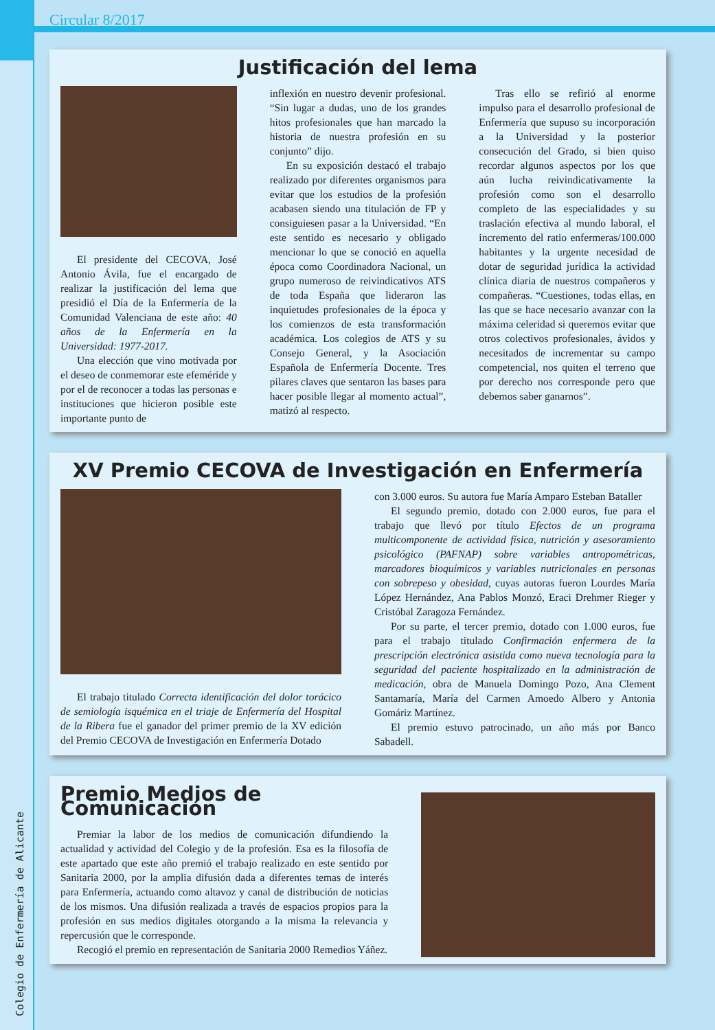Circular 8/2017
Colegio de Enfermería de Alicante
Justificación del lema
El presidente del CECOVA, José Antonio Ávila, fue el encargado de realizar la justificación del lema que presidió el Día de la Enfermería de la Comunidad Valenciana de este año: 40 años de la Enfermería en la Universidad: 1977-2017.
Una elección que vino motivada por el deseo de conmemorar este efeméride y por el de reconocer a todas las personas e instituciones que hicieron posible este importante punto de
inflexión en nuestro devenir profesional. “Sin lugar a dudas, uno de los grandes hitos profesionales que han marcado la historia de nuestra profesión en su conjunto” dijo.
En su exposición destacó el trabajo realizado por diferentes organismos para evitar que los estudios de la profesión acabasen siendo una titulación de FP y consiguiesen pasar a la Universidad. “En este sentido es necesario y obligado mencionar lo que se conoció en aquella época como Coordinadora Nacional, un grupo numeroso de reivindicativos ATS de toda España que lideraron las inquietudes profesionales de la época y los comienzos de esta transformación académica. Los colegios de ATS y su Consejo General, y la Asociación Española de Enfermería Docente. Tres pilares claves que sentaron las bases para hacer posible llegar al momento actual”, matizó al respecto.
Tras ello se refirió al enorme impulso para el desarrollo profesional de Enfermería que supuso su incorporación a la Universidad y la posterior consecución del Grado, si bien quiso recordar algunos aspectos por los que aún lucha reivindicativamente la profesión como son el desarrollo completo de las especialidades y su traslación efectiva al mundo laboral, el incremento del ratio enfermeras/100.000 habitantes y la urgente necesidad de dotar de seguridad jurídica la actividad clínica diaria de nuestros compañeros y compañeras. “Cuestiones, todas ellas, en las que se hace necesario avanzar con la máxima celeridad si queremos evitar que otros colectivos profesionales, ávidos y necesitados de incrementar su campo competencial, nos quiten el terreno que por derecho nos corresponde pero que debemos saber ganarnos”.
XV Premio CECOVA de Investigación en Enfermería
El trabajo titulado Correcta identificación del dolor torácico de semiología isquémica en el triaje de Enfermería del Hospital de la Ribera fue el ganador del primer premio de la XV edición del Premio CECOVA de Investigación en Enfermería Dotado
con 3.000 euros. Su autora fue María Amparo Esteban Bataller
El segundo premio, dotado con 2.000 euros, fue para el trabajo que llevó por título Efectos de un programa multicomponente de actividad física, nutrición y asesoramiento psicológico (PAFNAP) sobre variables antropométricas, marcadores bioquímicos y variables nutricionales en personas con sobrepeso y obesidad, cuyas autoras fueron Lourdes María López Hernández, Ana Pablos Monzó, Eraci Drehmer Rieger y Cristóbal Zaragoza Fernández.
Por su parte, el tercer premio, dotado con 1.000 euros, fue para el trabajo titulado Confirmación enfermera de la prescripción electrónica asistida como nueva tecnología para la seguridad del paciente hospitalizado en la administración de medicación, obra de Manuela Domingo Pozo, Ana Clement Santamaría, María del Carmen Amoedo Albero y Antonia Gomáriz Martínez.
El premio estuvo patrocinado, un año más por Banco Sabadell.
Premio Medios de Comunicación
Premiar la labor de los medios de comunicación difundiendo la actualidad y actividad del Colegio y de la profesión. Esa es la filosofía de este apartado que este año premió el trabajo realizado en este sentido por Sanitaria 2000, por la amplia difusión dada a diferentes temas de interés para Enfermería, actuando como altavoz y canal de distribución de noticias de los mismos. Una difusión realizada a través de espacios propios para la profesión en sus medios digitales otorgando a la misma la relevancia y repercusión que le corresponde.
Recogió el premio en representación de Sanitaria 2000 Remedios Yáñez.